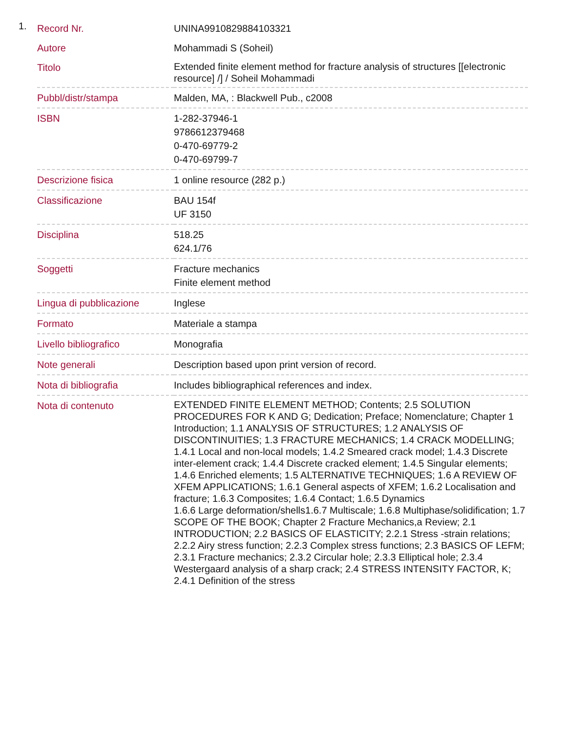1.
| Record Nr. | UNINA9910829884103321 |
| Autore | Mohammadi S (Soheil) |
| Titolo | Extended finite element method for fracture analysis of structures [[electronic resource] /] / Soheil Mohammadi |
| Pubbl/distr/stampa | Malden, MA, : Blackwell Pub., c2008 |
| ISBN | 1-282-37946-1 9786612379468 0-470-69779-2 0-470-69799-7 |
| Descrizione fisica | 1 online resource (282 p.) |
| Classificazione | BAU 154f UF 3150 |
| Disciplina | 518.25 624.1/76 |
| Soggetti | Fracture mechanics Finite element method |
| Lingua di pubblicazione | Inglese |
| Formato | Materiale a stampa |
| Livello bibliografico | Monografia |
| Note generali | Description based upon print version of record. |
| Nota di bibliografia | Includes bibliographical references and index. |
| Nota di contenuto | EXTENDED FINITE ELEMENT METHOD; Contents; 2.5 SOLUTION PROCEDURES FOR K AND G; Dedication; Preface; Nomenclature; Chapter 1 Introduction; 1.1 ANALYSIS OF STRUCTURES; 1.2 ANALYSIS OF DISCONTINUITIES; 1.3 FRACTURE MECHANICS; 1.4 CRACK MODELLING; 1.4.1 Local and non-local models; 1.4.2 Smeared crack model; 1.4.3 Discrete inter-element crack; 1.4.4 Discrete cracked element; 1.4.5 Singular elements; 1.4.6 Enriched elements; 1.5 ALTERNATIVE TECHNIQUES; 1.6 A REVIEW OF XFEM APPLICATIONS; 1.6.1 General aspects of XFEM; 1.6.2 Localisation and fracture; 1.6.3 Composites; 1.6.4 Contact; 1.6.5 Dynamics 1.6.6 Large deformation/shells1.6.7 Multiscale; 1.6.8 Multiphase/solidification; 1.7 SCOPE OF THE BOOK; Chapter 2 Fracture Mechanics,a Review; 2.1 INTRODUCTION; 2.2 BASICS OF ELASTICITY; 2.2.1 Stress -strain relations; 2.2.2 Airy stress function; 2.2.3 Complex stress functions; 2.3 BASICS OF LEFM; 2.3.1 Fracture mechanics; 2.3.2 Circular hole; 2.3.3 Elliptical hole; 2.3.4 Westergaard analysis of a sharp crack; 2.4 STRESS INTENSITY FACTOR, K; 2.4.1 Definition of the stress |